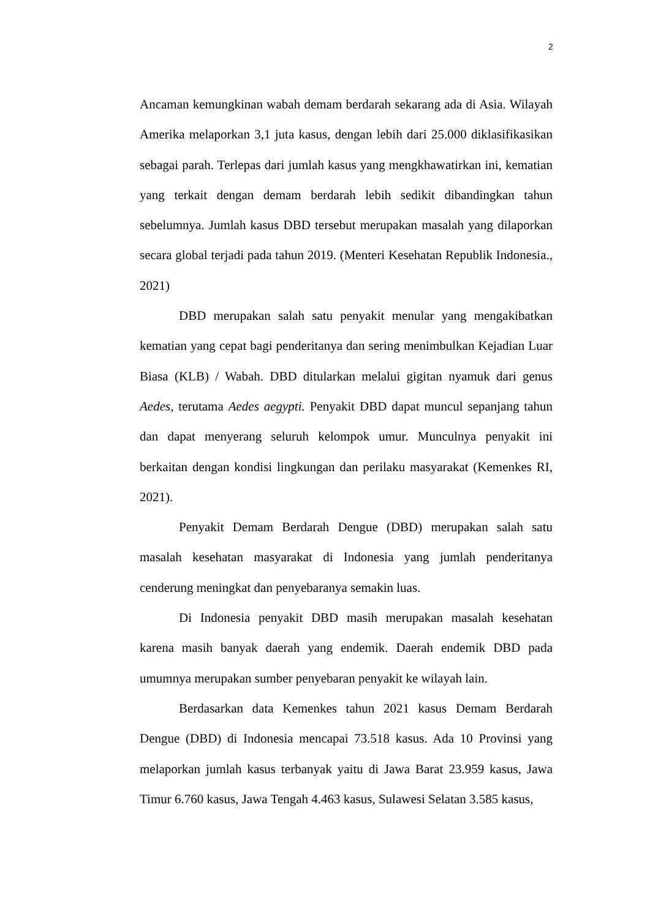2
Ancaman kemungkinan wabah demam berdarah sekarang ada di Asia. Wilayah Amerika melaporkan 3,1 juta kasus, dengan lebih dari 25.000 diklasifikasikan sebagai parah. Terlepas dari jumlah kasus yang mengkhawatirkan ini, kematian yang terkait dengan demam berdarah lebih sedikit dibandingkan tahun sebelumnya. Jumlah kasus DBD tersebut merupakan masalah yang dilaporkan secara global terjadi pada tahun 2019. (Menteri Kesehatan Republik Indonesia., 2021)
DBD merupakan salah satu penyakit menular yang mengakibatkan kematian yang cepat bagi penderitanya dan sering menimbulkan Kejadian Luar Biasa (KLB) / Wabah. DBD ditularkan melalui gigitan nyamuk dari genus Aedes, terutama Aedes aegypti. Penyakit DBD dapat muncul sepanjang tahun dan dapat menyerang seluruh kelompok umur. Munculnya penyakit ini berkaitan dengan kondisi lingkungan dan perilaku masyarakat (Kemenkes RI, 2021).
Penyakit Demam Berdarah Dengue (DBD) merupakan salah satu masalah kesehatan masyarakat di Indonesia yang jumlah penderitanya cenderung meningkat dan penyebaranya semakin luas.
Di Indonesia penyakit DBD masih merupakan masalah kesehatan karena masih banyak daerah yang endemik. Daerah endemik DBD pada umumnya merupakan sumber penyebaran penyakit ke wilayah lain.
Berdasarkan data Kemenkes tahun 2021 kasus Demam Berdarah Dengue (DBD) di Indonesia mencapai 73.518 kasus. Ada 10 Provinsi yang melaporkan jumlah kasus terbanyak yaitu di Jawa Barat 23.959 kasus, Jawa Timur 6.760 kasus, Jawa Tengah 4.463 kasus, Sulawesi Selatan 3.585 kasus,